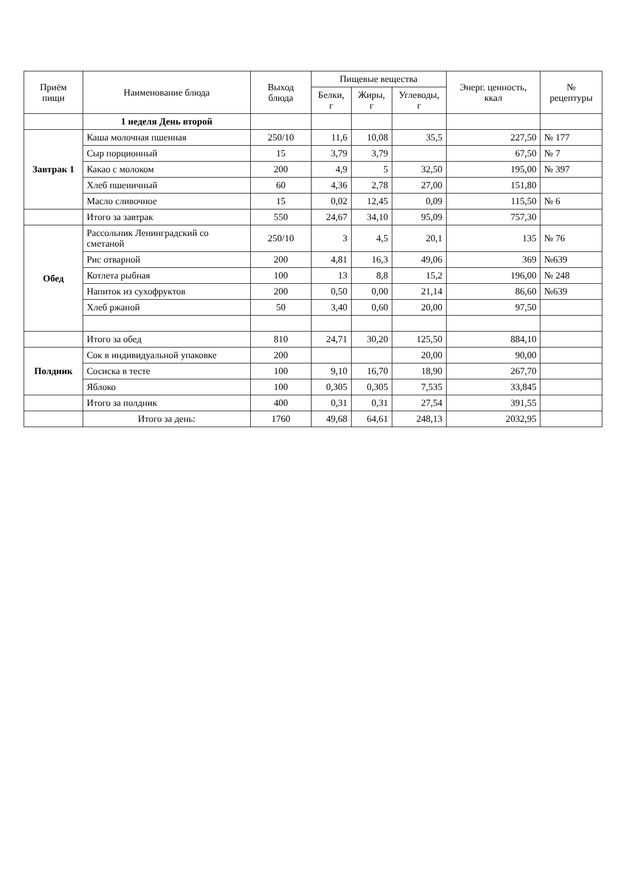| Приём пищи | Наименование блюда | Выход блюда | Пищевые вещества | | | Энерг. ценность, ккал | № рецептуры |
| --- | --- | --- | --- | --- | --- | --- | --- |
| | | | Белки, г | Жиры, г | Углеводы, г | | |
| | 1 неделя День второй | | | | | | |
| Завтрак 1 | Каша молочная пшенная | 250/10 | 11,6 | 10,08 | 35,5 | 227,50 | № 177 |
| | Сыр порционный | 15 | 3,79 | 3,79 | | 67,50 | № 7 |
| | Какао с молоком | 200 | 4,9 | 5 | 32,50 | 195,00 | № 397 |
| | Хлеб пшеничный | 60 | 4,36 | 2,78 | 27,00 | 151,80 | |
| | Масло сливочное | 15 | 0,02 | 12,45 | 0,09 | 115,50 | № 6 |
| | Итого за завтрак | 550 | 24,67 | 34,10 | 95,09 | 757,30 | |
| Обед | Рассольник Ленинградский со сметаной | 250/10 | 3 | 4,5 | 20,1 | 135 | № 76 |
| | Рис отварной | 200 | 4,81 | 16,3 | 49,06 | 369 | №639 |
| | Котлета рыбная | 100 | 13 | 8,8 | 15,2 | 196,00 | № 248 |
| | Напиток из сухофруктов | 200 | 0,50 | 0,00 | 21,14 | 86,60 | №639 |
| | Хлеб ржаной | 50 | 3,40 | 0,60 | 20,00 | 97,50 | |
| | Итого за обед | 810 | 24,71 | 30,20 | 125,50 | 884,10 | |
| Полдник | Сок в индивидуальной упаковке | 200 | | | 20,00 | 90,00 | |
| | Сосиска в тесте | 100 | 9,10 | 16,70 | 18,90 | 267,70 | |
| | Яблоко | 100 | 0,305 | 0,305 | 7,535 | 33,845 | |
| | Итого за полдник | 400 | 0,31 | 0,31 | 27,54 | 391,55 | |
| | Итого за день: | 1760 | 49,68 | 64,61 | 248,13 | 2032,95 | |